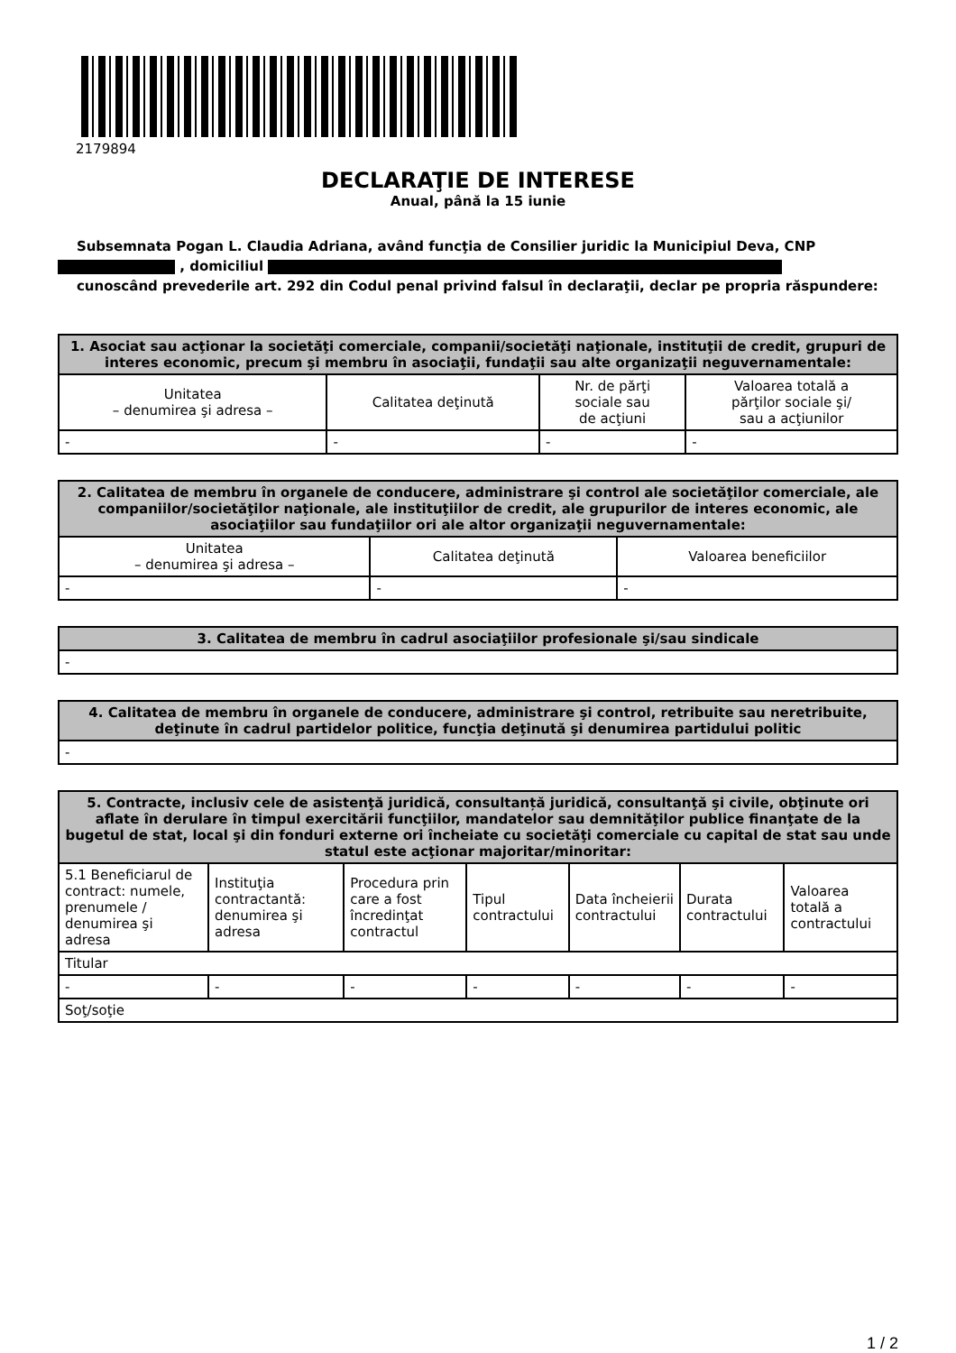2179894
DECLARAŢIE DE INTERESE
Anual, până la 15 iunie
Subsemnata Pogan L. Claudia Adriana, având funcţia de Consilier juridic la Municipiul Deva, CNP , domiciliul
cunoscând prevederile art. 292 din Codul penal privind falsul în declaraţii, declar pe propria răspundere:
| 1. Asociat sau acţionar la societăţi comerciale, companii/societăţi naţionale, instituţii de credit, grupuri de interes economic, precum şi membru în asociaţii, fundaţii sau alte organizaţii neguvernamentale: | | | |
| --- | --- | --- | --- |
| Unitatea – denumirea şi adresa – | Calitatea deţinută | Nr. de părţi sociale sau de acţiuni | Valoarea totală a părţilor sociale şi/ sau a acţiunilor |
| - | - | - | - |
| 2. Calitatea de membru în organele de conducere, administrare şi control ale societăţilor comerciale, ale companiilor/societăţilor naţionale, ale instituţiilor de credit, ale grupurilor de interes economic, ale asociaţiilor sau fundaţiilor ori ale altor organizaţii neguvernamentale: | | |
| --- | --- | --- |
| Unitatea – denumirea şi adresa – | Calitatea deţinută | Valoarea beneficiilor |
| - | - | - |
| 3. Calitatea de membru în cadrul asociaţiilor profesionale şi/sau sindicale |
| --- |
| - |
| 4. Calitatea de membru în organele de conducere, administrare şi control, retribuite sau neretribuite, deţinute în cadrul partidelor politice, funcţia deţinută şi denumirea partidului politic |
| --- |
| - |
| 5. Contracte, inclusiv cele de asistenţă juridică, consultanță juridică, consultanţă şi civile, obţinute ori aflate în derulare în timpul exercitării funcţiilor, mandatelor sau demnităţilor publice finanţate de la bugetul de stat, local şi din fonduri externe ori încheiate cu societăţi comerciale cu capital de stat sau unde statul este acţionar majoritar/minoritar: | | | | | | |
| --- | --- | --- | --- | --- | --- | --- |
| 5.1 Beneficiarul de contract: numele, prenumele / denumirea şi adresa | Instituţia contractantă: denumirea şi adresa | Procedura prin care a fost încredinţat contractul | Tipul contractului | Data încheierii contractului | Durata contractului | Valoarea totală a contractului |
| Titular | | | | | | |
| - | - | - | - | - | - | - |
| Soţ/soţie | | | | | | |
1 / 2